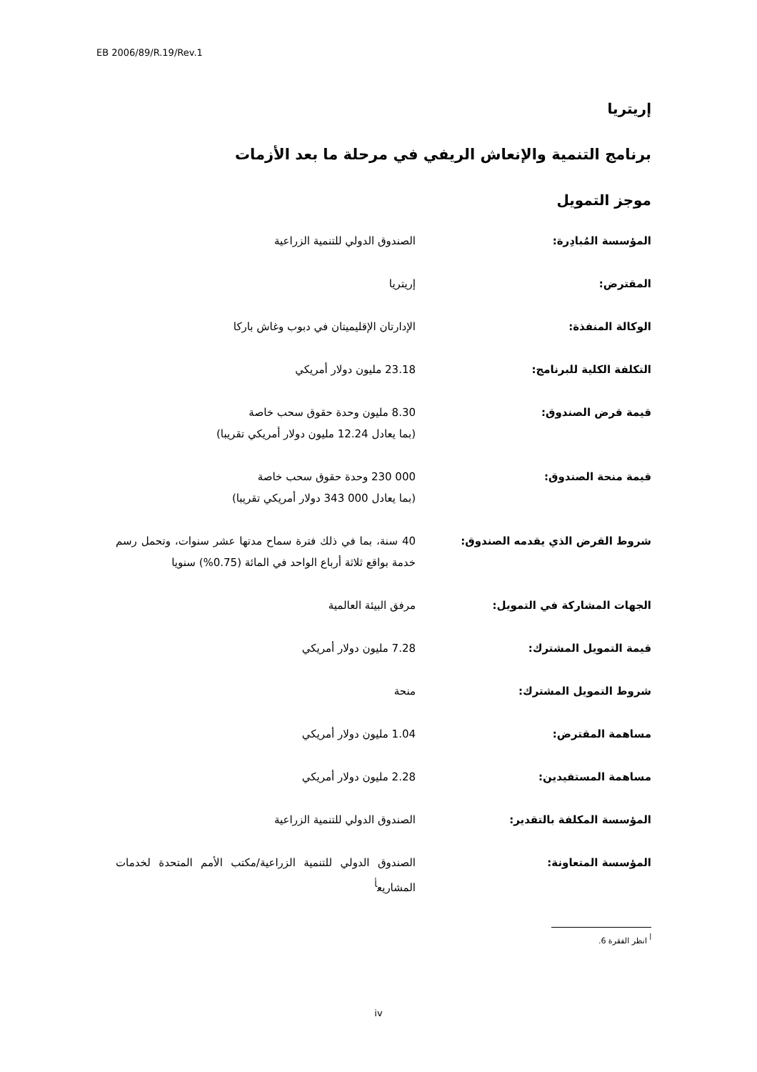EB 2006/89/R.19/Rev.1
إريتريا
برنامج التنمية والإنعاش الريفي في مرحلة ما بعد الأزمات
موجز التمويل
المؤسسة المُبادِرة: الصندوق الدولي للتنمية الزراعية
المقترض: إريتريا
الوكالة المنفذة: الإدارتان الإقليميتان في دبوب وغاش باركا
التكلفة الكلية للبرنامج: 23.18 مليون دولار أمريكي
قيمة قرض الصندوق: 8.30 مليون وحدة حقوق سحب خاصة
(بما يعادل 12.24 مليون دولار أمريكي تقريبا)
قيمة منحة الصندوق: 000 230 وحدة حقوق سحب خاصة
(بما يعادل 000 343 دولار أمريكي تقريبا)
شروط القرض الذي يقدمه الصندوق: 40 سنة، بما في ذلك فترة سماح مدتها عشر سنوات، وتحمل رسم خدمة بواقع ثلاثة أرباع الواحد في المائة (0.75%) سنويا
الجهات المشاركة في التمويل: مرفق البيئة العالمية
قيمة التمويل المشترك: 7.28 مليون دولار أمريكي
شروط التمويل المشترك: منحة
مساهمة المقترض: 1.04 مليون دولار أمريكي
مساهمة المستفيدين: 2.28 مليون دولار أمريكي
المؤسسة المكلفة بالتقدير: الصندوق الدولي للتنمية الزراعية
المؤسسة المتعاونة: الصندوق الدولي للتنمية الزراعية/مكتب الأمم المتحدة لخدمات المشاريع<sup>أ</sup>
<sup>أ</sup> انظر الفقرة 6.
iv